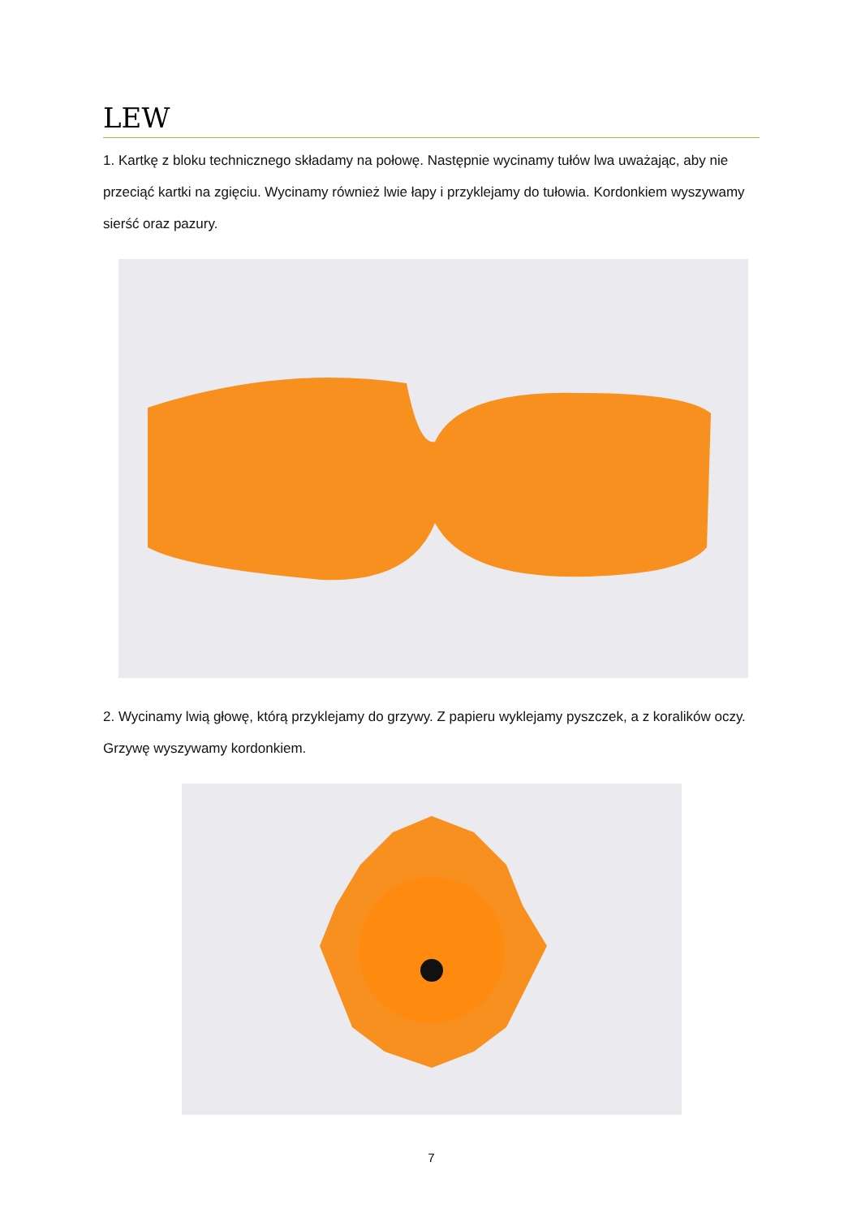LEW
1. Kartkę z bloku technicznego składamy na połowę. Następnie wycinamy tułów lwa uważając, aby nie przeciąć kartki na zgięciu. Wycinamy również lwie łapy i przyklejamy do tułowia. Kordonkiem wyszywamy sierść oraz pazury.
2. Wycinamy lwią głowę, którą przyklejamy do grzywy. Z papieru wyklejamy pyszczek, a z koralików oczy. Grzywę wyszywamy kordonkiem.
7